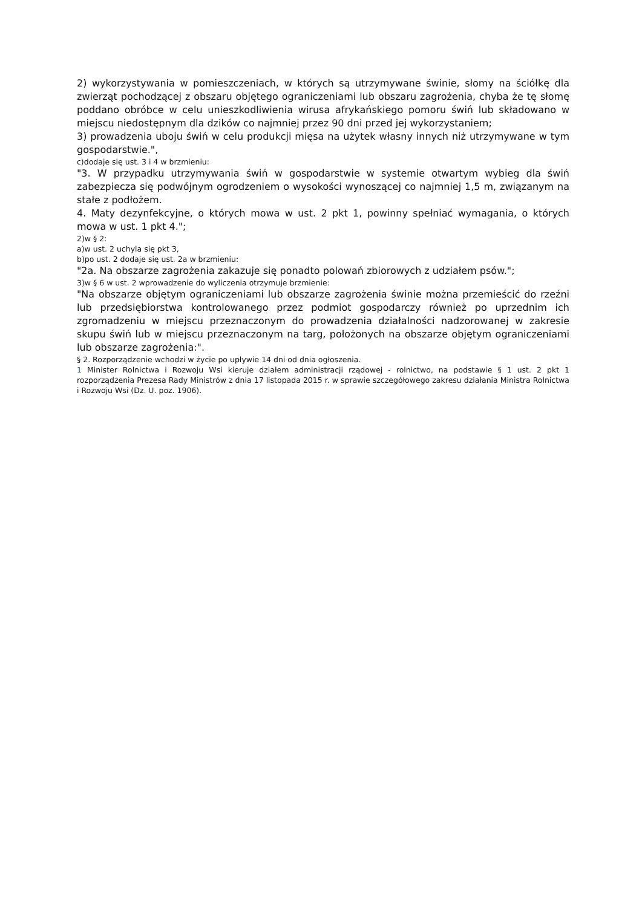2) wykorzystywania w pomieszczeniach, w których są utrzymywane świnie, słomy na ściółkę dla zwierząt pochodzącej z obszaru objętego ograniczeniami lub obszaru zagrożenia, chyba że tę słomę poddano obróbce w celu unieszkodliwienia wirusa afrykańskiego pomoru świń lub składowano w miejscu niedostępnym dla dzików co najmniej przez 90 dni przed jej wykorzystaniem;
3) prowadzenia uboju świń w celu produkcji mięsa na użytek własny innych niż utrzymywane w tym gospodarstwie.",
c)dodaje się ust. 3 i 4 w brzmieniu:
"3. W przypadku utrzymywania świń w gospodarstwie w systemie otwartym wybieg dla świń zabezpiecza się podwójnym ogrodzeniem o wysokości wynoszącej co najmniej 1,5 m, związanym na stałe z podłożem.
4. Maty dezynfekcyjne, o których mowa w ust. 2 pkt 1, powinny spełniać wymagania, o których mowa w ust. 1 pkt 4.";
2)w § 2:
a)w ust. 2 uchyla się pkt 3,
b)po ust. 2 dodaje się ust. 2a w brzmieniu:
"2a. Na obszarze zagrożenia zakazuje się ponadto polowań zbiorowych z udziałem psów.";
3)w § 6 w ust. 2 wprowadzenie do wyliczenia otrzymuje brzmienie:
"Na obszarze objętym ograniczeniami lub obszarze zagrożenia świnie można przemieścić do rzeźni lub przedsiębiorstwa kontrolowanego przez podmiot gospodarczy również po uprzednim ich zgromadzeniu w miejscu przeznaczonym do prowadzenia działalności nadzorowanej w zakresie skupu świń lub w miejscu przeznaczonym na targ, położonych na obszarze objętym ograniczeniami lub obszarze zagrożenia:".
§ 2. Rozporządzenie wchodzi w życie po upływie 14 dni od dnia ogłoszenia.
1 Minister Rolnictwa i Rozwoju Wsi kieruje działem administracji rządowej - rolnictwo, na podstawie § 1 ust. 2 pkt 1 rozporządzenia Prezesa Rady Ministrów z dnia 17 listopada 2015 r. w sprawie szczegółowego zakresu działania Ministra Rolnictwa i Rozwoju Wsi (Dz. U. poz. 1906).